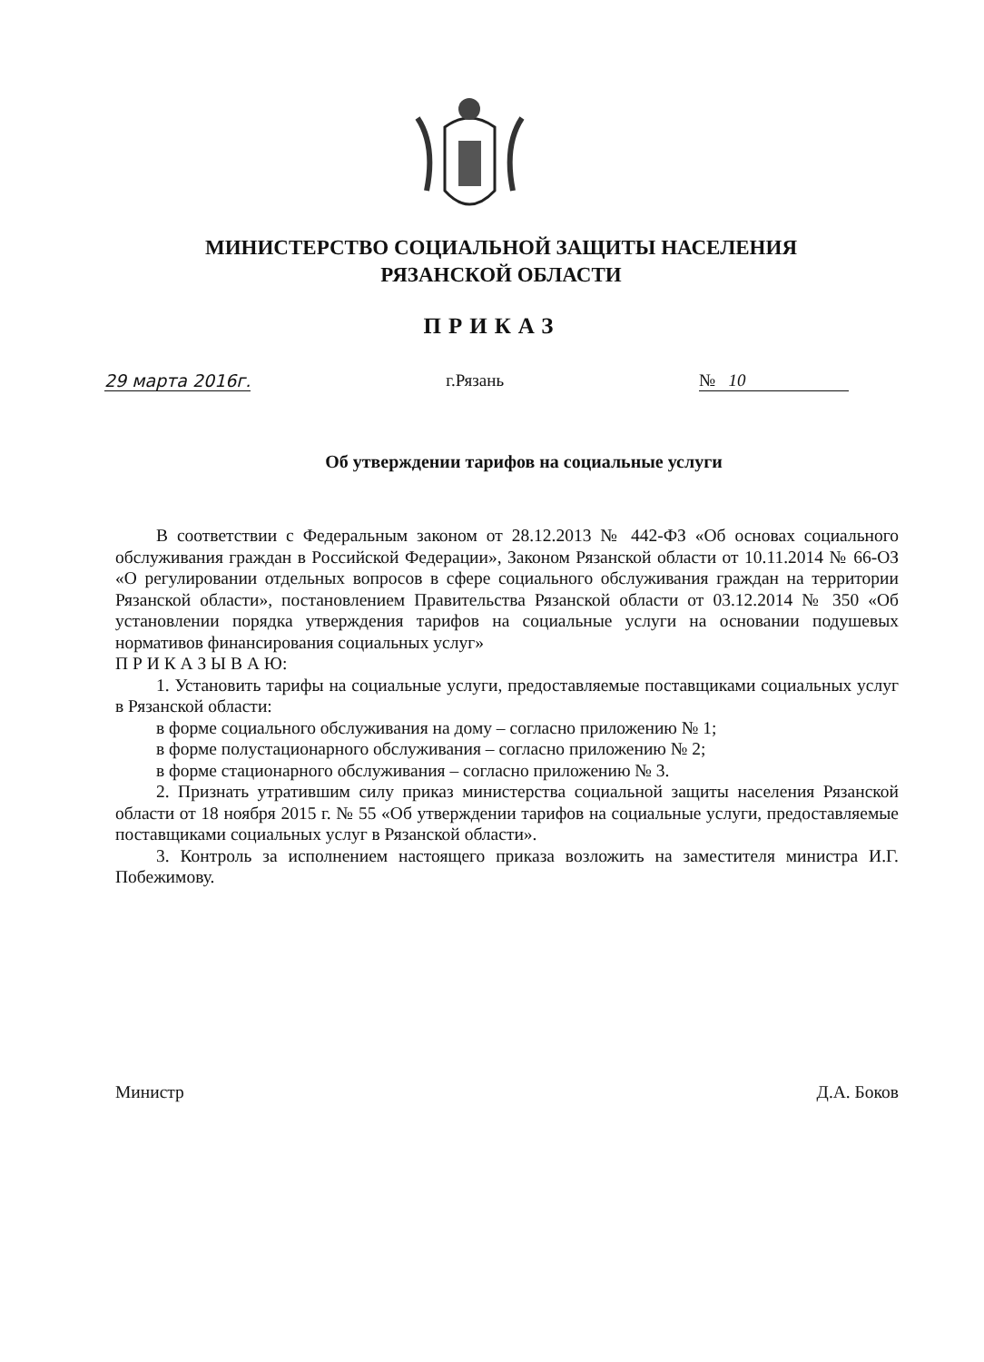МИНИСТЕРСТВО СОЦИАЛЬНОЙ ЗАЩИТЫ НАСЕЛЕНИЯ
РЯЗАНСКОЙ ОБЛАСТИ
ПРИКАЗ
29 марта 2016г. г.Рязань № 10
Об утверждении тарифов на социальные услуги
В соответствии с Федеральным законом от 28.12.2013 № 442-ФЗ «Об основах социального обслуживания граждан в Российской Федерации», Законом Рязанской области от 10.11.2014 № 66-ОЗ «О регулировании отдельных вопросов в сфере социального обслуживания граждан на территории Рязанской области», постановлением Правительства Рязанской области от 03.12.2014 № 350 «Об установлении порядка утверждения тарифов на социальные услуги на основании подушевых нормативов финансирования социальных услуг»
П Р И К А З Ы В А Ю:
1. Установить тарифы на социальные услуги, предоставляемые поставщиками социальных услуг в Рязанской области:
в форме социального обслуживания на дому – согласно приложению № 1;
в форме полустационарного обслуживания – согласно приложению № 2;
в форме стационарного обслуживания – согласно приложению № 3.
2. Признать утратившим силу приказ министерства социальной защиты населения Рязанской области от 18 ноября 2015 г. № 55 «Об утверждении тарифов на социальные услуги, предоставляемые поставщиками социальных услуг в Рязанской области».
3. Контроль за исполнением настоящего приказа возложить на заместителя министра И.Г. Побежимову.
Министр Д.А. Боков